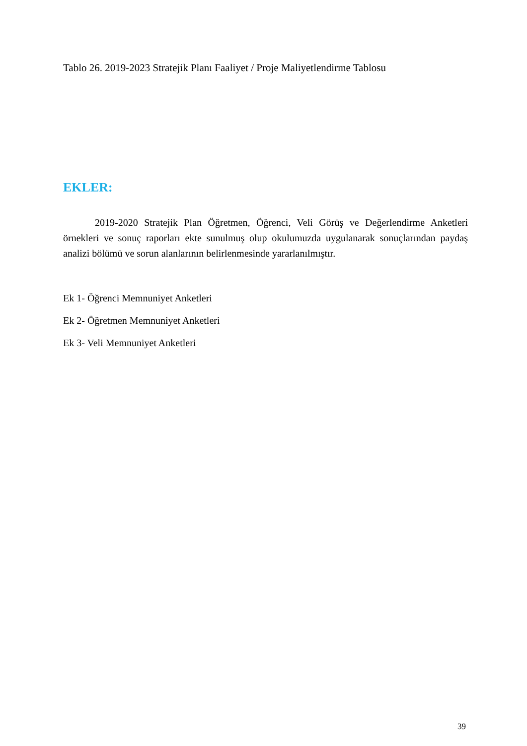Tablo 26. 2019-2023 Stratejik Planı Faaliyet / Proje Maliyetlendirme Tablosu
EKLER:
2019-2020 Stratejik Plan Öğretmen, Öğrenci, Veli Görüş ve Değerlendirme Anketleri örnekleri ve sonuç raporları ekte sunulmuş olup okulumuzda uygulanarak sonuçlarından paydaş analizi bölümü ve sorun alanlarının belirlenmesinde yararlanılmıştır.
Ek 1- Öğrenci Memnuniyet Anketleri
Ek 2- Öğretmen Memnuniyet Anketleri
Ek 3- Veli Memnuniyet Anketleri
39